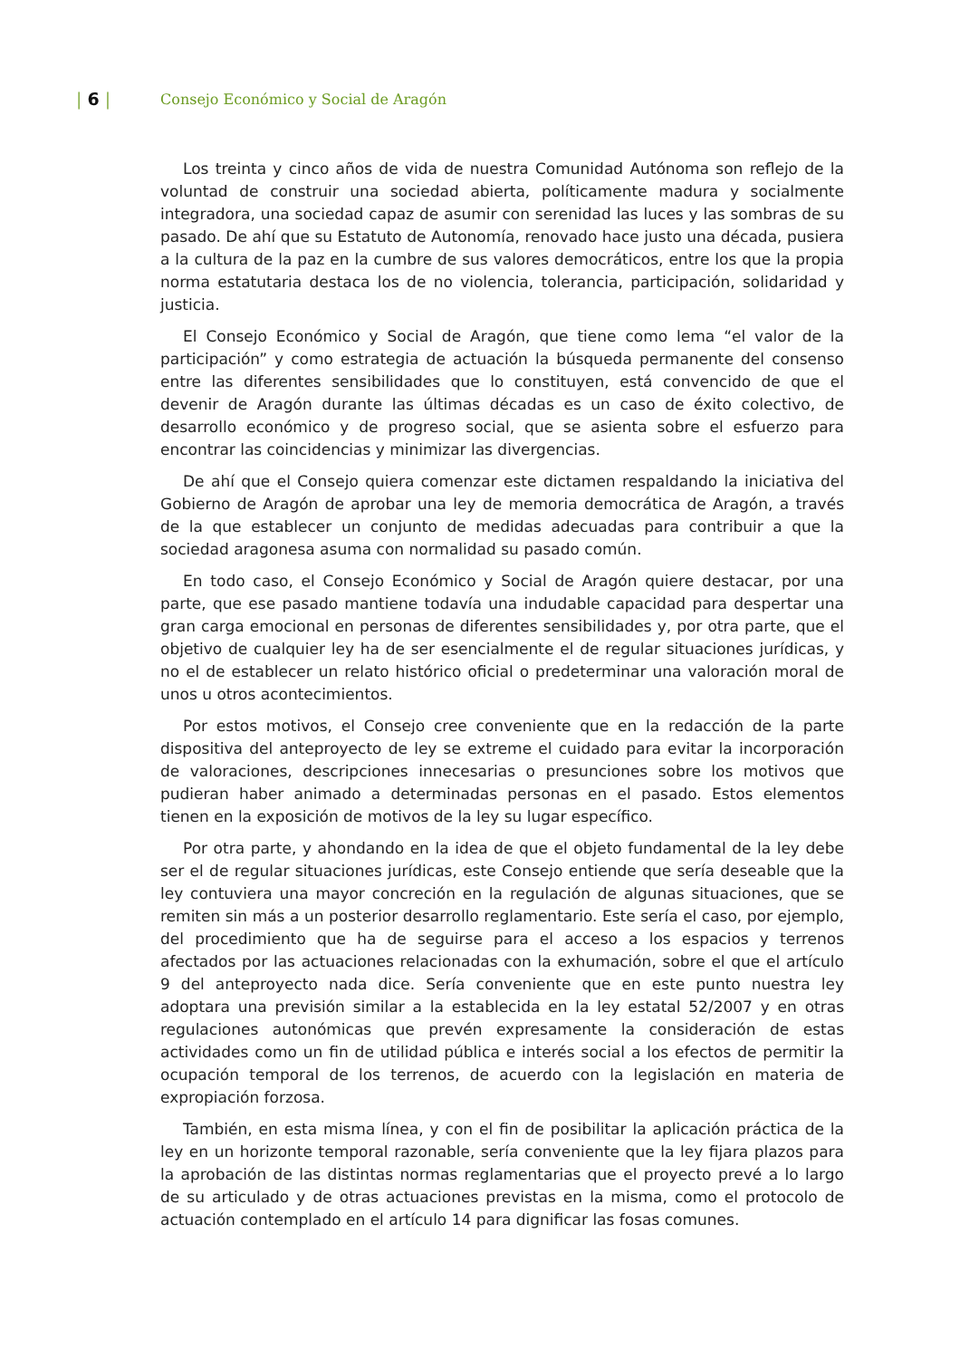| 6 |
Consejo Económico y Social de Aragón
Los treinta y cinco años de vida de nuestra Comunidad Autónoma son reflejo de la voluntad de construir una sociedad abierta, políticamente madura y socialmente integradora, una sociedad capaz de asumir con serenidad las luces y las sombras de su pasado. De ahí que su Estatuto de Autonomía, renovado hace justo una década, pusiera a la cultura de la paz en la cumbre de sus valores democráticos, entre los que la propia norma estatutaria destaca los de no violencia, tolerancia, participación, solidaridad y justicia.
El Consejo Económico y Social de Aragón, que tiene como lema “el valor de la participación” y como estrategia de actuación la búsqueda permanente del consenso entre las diferentes sensibilidades que lo constituyen, está convencido de que el devenir de Aragón durante las últimas décadas es un caso de éxito colectivo, de desarrollo económico y de progreso social, que se asienta sobre el esfuerzo para encontrar las coincidencias y minimizar las divergencias.
De ahí que el Consejo quiera comenzar este dictamen respaldando la iniciativa del Gobierno de Aragón de aprobar una ley de memoria democrática de Aragón, a través de la que establecer un conjunto de medidas adecuadas para contribuir a que la sociedad aragonesa asuma con normalidad su pasado común.
En todo caso, el Consejo Económico y Social de Aragón quiere destacar, por una parte, que ese pasado mantiene todavía una indudable capacidad para despertar una gran carga emocional en personas de diferentes sensibilidades y, por otra parte, que el objetivo de cualquier ley ha de ser esencialmente el de regular situaciones jurídicas, y no el de establecer un relato histórico oficial o predeterminar una valoración moral de unos u otros acontecimientos.
Por estos motivos, el Consejo cree conveniente que en la redacción de la parte dispositiva del anteproyecto de ley se extreme el cuidado para evitar la incorporación de valoraciones, descripciones innecesarias o presunciones sobre los motivos que pudieran haber animado a determinadas personas en el pasado. Estos elementos tienen en la exposición de motivos de la ley su lugar específico.
Por otra parte, y ahondando en la idea de que el objeto fundamental de la ley debe ser el de regular situaciones jurídicas, este Consejo entiende que sería deseable que la ley contuviera una mayor concreción en la regulación de algunas situaciones, que se remiten sin más a un posterior desarrollo reglamentario. Este sería el caso, por ejemplo, del procedimiento que ha de seguirse para el acceso a los espacios y terrenos afectados por las actuaciones relacionadas con la exhumación, sobre el que el artículo 9 del anteproyecto nada dice. Sería conveniente que en este punto nuestra ley adoptara una previsión similar a la establecida en la ley estatal 52/2007 y en otras regulaciones autonómicas que prevén expresamente la consideración de estas actividades como un fin de utilidad pública e interés social a los efectos de permitir la ocupación temporal de los terrenos, de acuerdo con la legislación en materia de expropiación forzosa.
También, en esta misma línea, y con el fin de posibilitar la aplicación práctica de la ley en un horizonte temporal razonable, sería conveniente que la ley fijara plazos para la aprobación de las distintas normas reglamentarias que el proyecto prevé a lo largo de su articulado y de otras actuaciones previstas en la misma, como el protocolo de actuación contemplado en el artículo 14 para dignificar las fosas comunes.